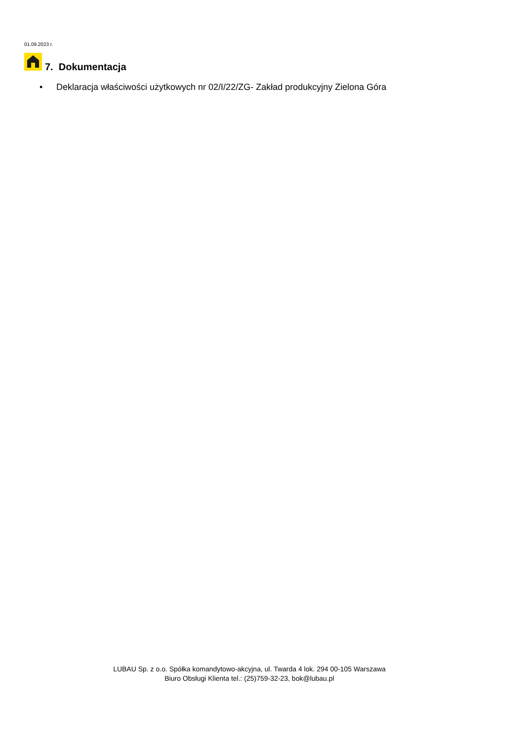01.09.2023 r.
7. Dokumentacja
• Deklaracja właściwości użytkowych nr 02/I/22/ZG- Zakład produkcyjny Zielona Góra
LUBAU Sp. z o.o. Spółka komandytowo-akcyjna, ul. Twarda 4 lok. 294 00-105 Warszawa
Biuro Obsługi Klienta tel.: (25)759-32-23, bok@lubau.pl